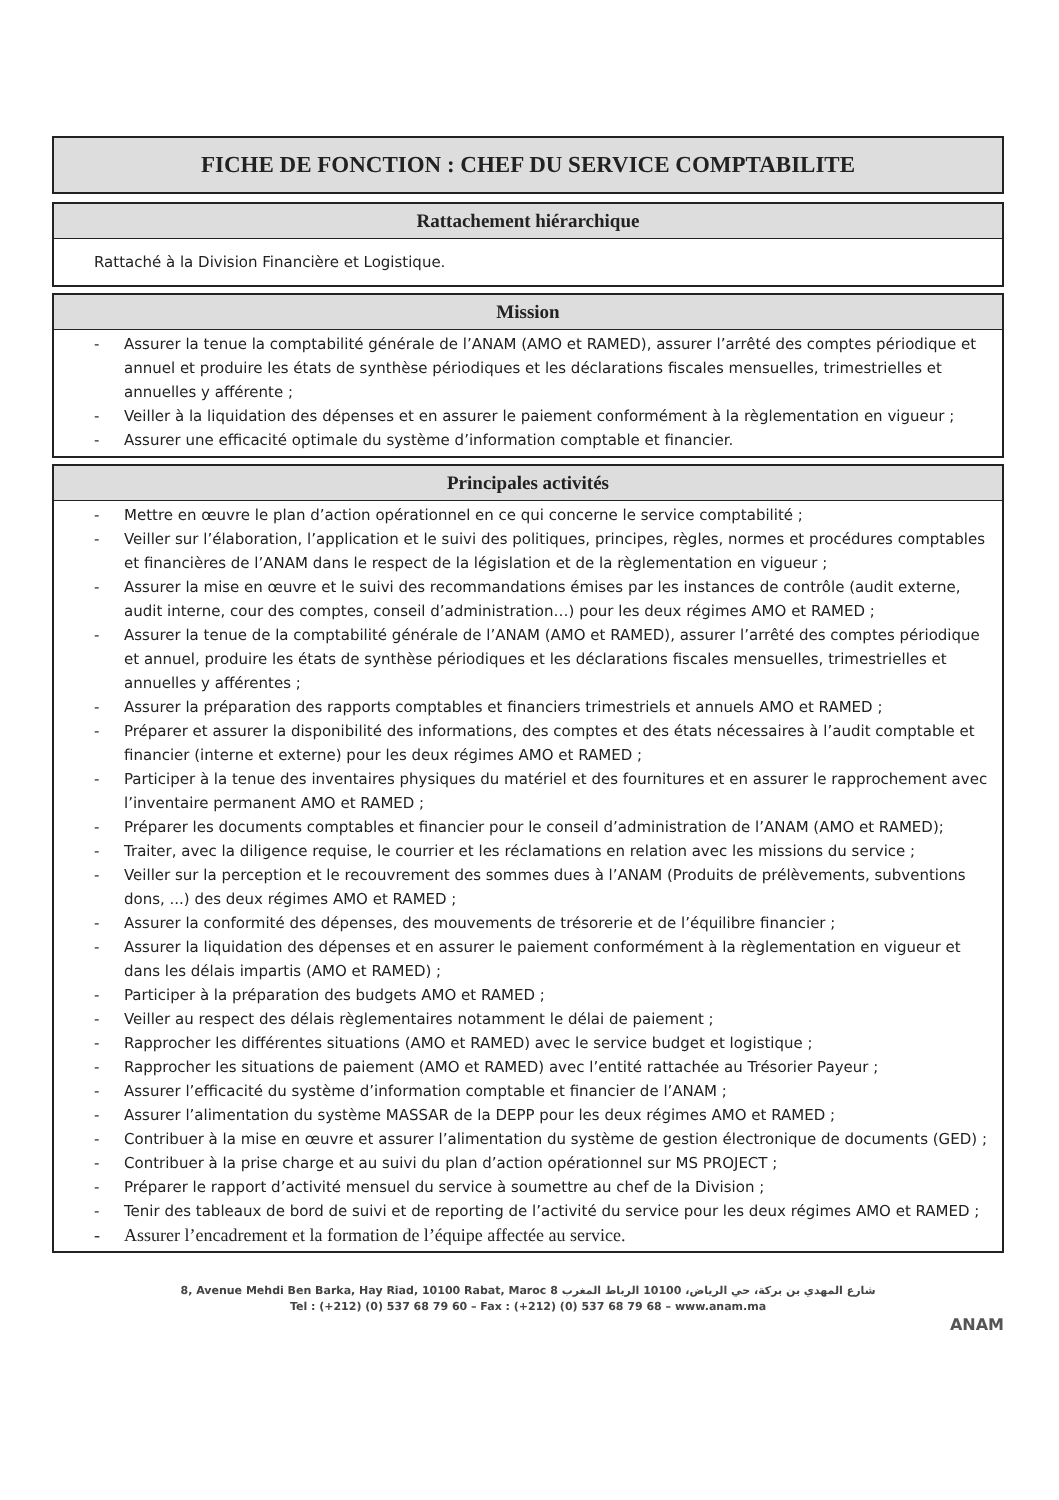FICHE DE FONCTION : CHEF DU SERVICE COMPTABILITE
Rattachement hiérarchique
Rattaché à la Division Financière et Logistique.
Mission
- Assurer la tenue la comptabilité générale de l’ANAM (AMO et RAMED), assurer l’arrêté des comptes périodique et annuel et produire les états de synthèse périodiques et les déclarations fiscales mensuelles, trimestrielles et annuelles y afférente ;
- Veiller à la liquidation des dépenses et en assurer le paiement conformément à la règlementation en vigueur ;
- Assurer une efficacité optimale du système d’information comptable et financier.
Principales activités
- Mettre en œuvre le plan d’action opérationnel en ce qui concerne le service comptabilité ;
- Veiller sur l’élaboration, l’application et le suivi des politiques, principes, règles, normes et procédures comptables et financières de l’ANAM dans le respect de la législation et de la règlementation en vigueur ;
- Assurer la mise en œuvre et le suivi des recommandations émises par les instances de contrôle (audit externe, audit interne, cour des comptes, conseil d’administration…) pour les deux régimes AMO et RAMED ;
- Assurer la tenue de la comptabilité générale de l’ANAM (AMO et RAMED), assurer l’arrêté des comptes périodique et annuel, produire les états de synthèse périodiques et les déclarations fiscales mensuelles, trimestrielles et annuelles y afférentes ;
- Assurer la préparation des rapports comptables et financiers trimestriels et annuels AMO et RAMED ;
- Préparer et assurer la disponibilité des informations, des comptes et des états nécessaires à l’audit comptable et financier (interne et externe) pour les deux régimes AMO et RAMED ;
- Participer à la tenue des inventaires physiques du matériel et des fournitures et en assurer le rapprochement avec l’inventaire permanent AMO et RAMED ;
- Préparer les documents comptables et financier pour le conseil d’administration de l’ANAM (AMO et RAMED);
- Traiter, avec la diligence requise, le courrier et les réclamations en relation avec les missions du service ;
- Veiller sur la perception et le recouvrement des sommes dues à l’ANAM (Produits de prélèvements, subventions dons, ...) des deux régimes AMO et RAMED ;
- Assurer la conformité des dépenses, des mouvements de trésorerie et de l’équilibre financier ;
- Assurer la liquidation des dépenses et en assurer le paiement conformément à la règlementation en vigueur et dans les délais impartis (AMO et RAMED) ;
- Participer à la préparation des budgets AMO et RAMED ;
- Veiller au respect des délais règlementaires notamment le délai de paiement ;
- Rapprocher les différentes situations (AMO et RAMED) avec le service budget et logistique ;
- Rapprocher les situations de paiement (AMO et RAMED) avec l’entité rattachée au Trésorier Payeur ;
- Assurer l’efficacité du système d’information comptable et financier de l’ANAM ;
- Assurer l’alimentation du système MASSAR de la DEPP pour les deux régimes AMO et RAMED ;
- Contribuer à la mise en œuvre et assurer l’alimentation du système de gestion électronique de documents (GED) ;
- Contribuer à la prise charge et au suivi du plan d’action opérationnel sur MS PROJECT ;
- Préparer le rapport d’activité mensuel du service à soumettre au chef de la Division ;
- Tenir des tableaux de bord de suivi et de reporting de l’activité du service pour les deux régimes AMO et RAMED ;
- Assurer l’encadrement et la formation de l’équipe affectée au service.
8, Avenue Mehdi Ben Barka, Hay Riad, 10100 Rabat, Maroc 8 شارع المهدي بن بركة، حي الرياض، 10100 الرباط المغرب
Tel : (+212) (0) 537 68 79 60 – Fax : (+212) (0) 537 68 79 68 – www.anam.ma
ANAM